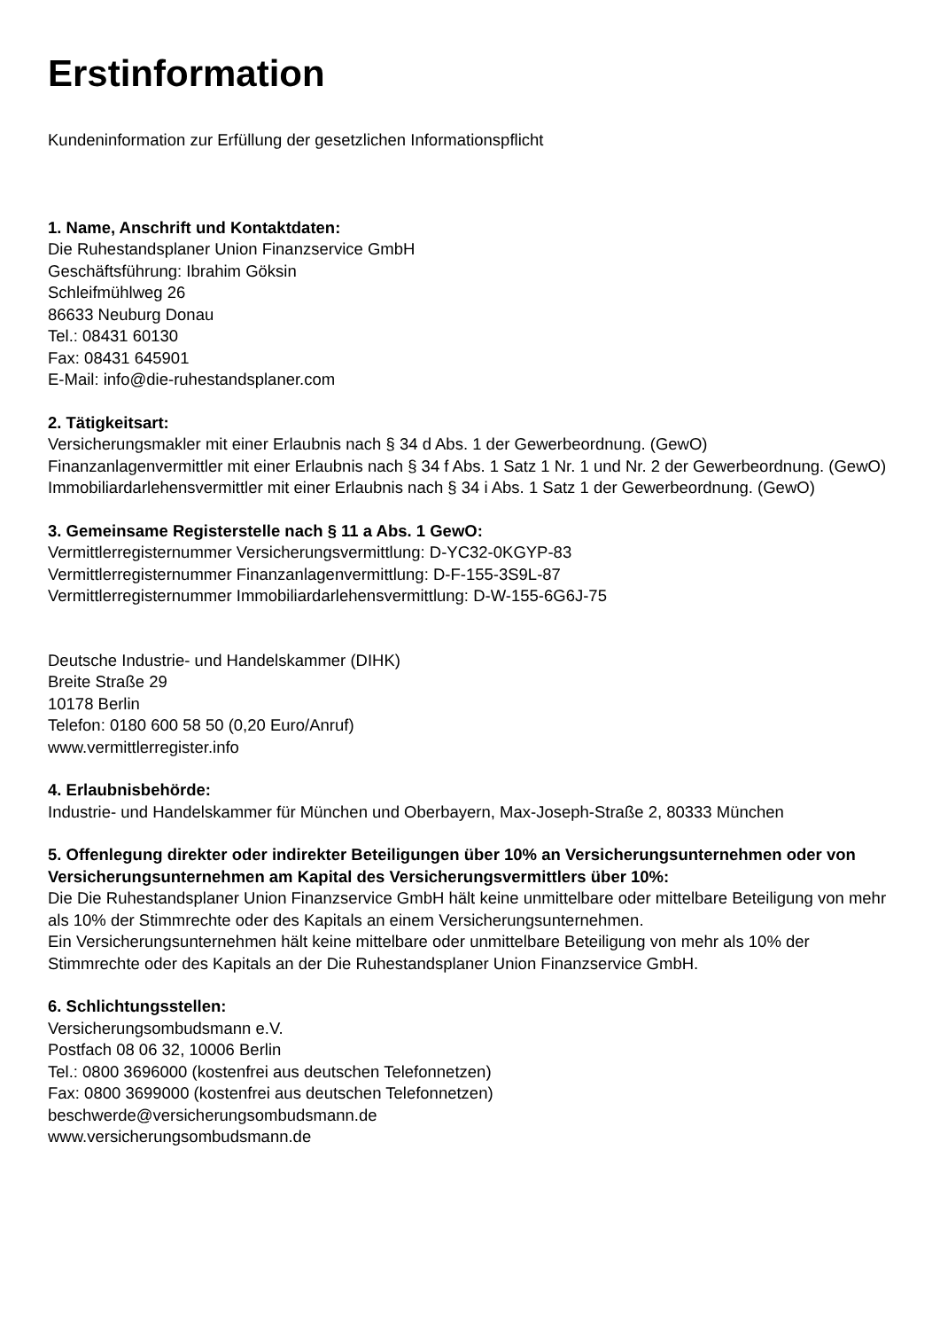Erstinformation
Kundeninformation zur Erfüllung der gesetzlichen Informationspflicht
1. Name, Anschrift und Kontaktdaten:
Die Ruhestandsplaner Union Finanzservice GmbH
Geschäftsführung: Ibrahim Göksin
Schleifmühlweg 26
86633 Neuburg Donau
Tel.: 08431 60130
Fax: 08431 645901
E-Mail: info@die-ruhestandsplaner.com
2. Tätigkeitsart:
Versicherungsmakler mit einer Erlaubnis nach § 34 d Abs. 1 der Gewerbeordnung. (GewO)
Finanzanlagenvermittler mit einer Erlaubnis nach § 34 f Abs. 1 Satz 1 Nr. 1 und Nr. 2 der Gewerbeordnung. (GewO)
Immobiliardarlehensvermittler mit einer Erlaubnis nach § 34 i Abs. 1 Satz 1 der Gewerbeordnung. (GewO)
3. Gemeinsame Registerstelle nach § 11 a Abs. 1 GewO:
Vermittlerregisternummer Versicherungsvermittlung: D-YC32-0KGYP-83
Vermittlerregisternummer Finanzanlagenvermittlung: D-F-155-3S9L-87
Vermittlerregisternummer Immobiliardarlehensvermittlung: D-W-155-6G6J-75
Deutsche Industrie- und Handelskammer (DIHK)
Breite Straße 29
10178 Berlin
Telefon: 0180 600 58 50 (0,20 Euro/Anruf)
www.vermittlerregister.info
4. Erlaubnisbehörde:
Industrie- und Handelskammer für München und Oberbayern, Max-Joseph-Straße 2, 80333 München
5. Offenlegung direkter oder indirekter Beteiligungen über 10% an Versicherungsunternehmen oder von Versicherungsunternehmen am Kapital des Versicherungsvermittlers über 10%:
Die Die Ruhestandsplaner Union Finanzservice GmbH hält keine unmittelbare oder mittelbare Beteiligung von mehr als 10% der Stimmrechte oder des Kapitals an einem Versicherungsunternehmen.
Ein Versicherungsunternehmen hält keine mittelbare oder unmittelbare Beteiligung von mehr als 10% der Stimmrechte oder des Kapitals an der Die Ruhestandsplaner Union Finanzservice GmbH.
6. Schlichtungsstellen:
Versicherungsombudsmann e.V.
Postfach 08 06 32, 10006 Berlin
Tel.: 0800 3696000 (kostenfrei aus deutschen Telefonnetzen)
Fax: 0800 3699000 (kostenfrei aus deutschen Telefonnetzen)
beschwerde@versicherungsombudsmann.de
www.versicherungsombudsmann.de